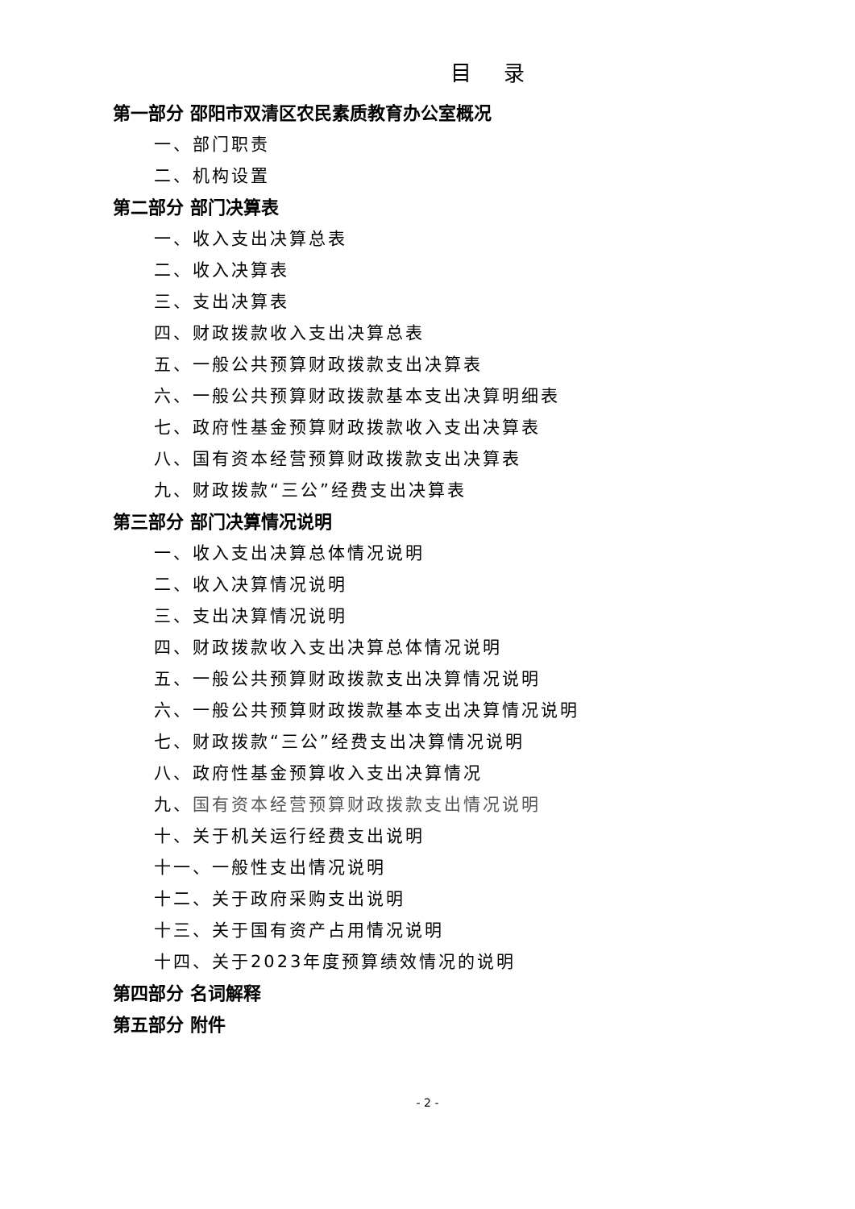目录
第一部分 邵阳市双清区农民素质教育办公室概况
一、部门职责
二、机构设置
第二部分 部门决算表
一、收入支出决算总表
二、收入决算表
三、支出决算表
四、财政拨款收入支出决算总表
五、一般公共预算财政拨款支出决算表
六、一般公共预算财政拨款基本支出决算明细表
七、政府性基金预算财政拨款收入支出决算表
八、国有资本经营预算财政拨款支出决算表
九、财政拨款“三公”经费支出决算表
第三部分 部门决算情况说明
一、收入支出决算总体情况说明
二、收入决算情况说明
三、支出决算情况说明
四、财政拨款收入支出决算总体情况说明
五、一般公共预算财政拨款支出决算情况说明
六、一般公共预算财政拨款基本支出决算情况说明
七、财政拨款“三公”经费支出决算情况说明
八、政府性基金预算收入支出决算情况
九、国有资本经营预算财政拨款支出情况说明
十、关于机关运行经费支出说明
十一、一般性支出情况说明
十二、关于政府采购支出说明
十三、关于国有资产占用情况说明
十四、关于2023年度预算绩效情况的说明
第四部分 名词解释
第五部分 附件
- 2 -